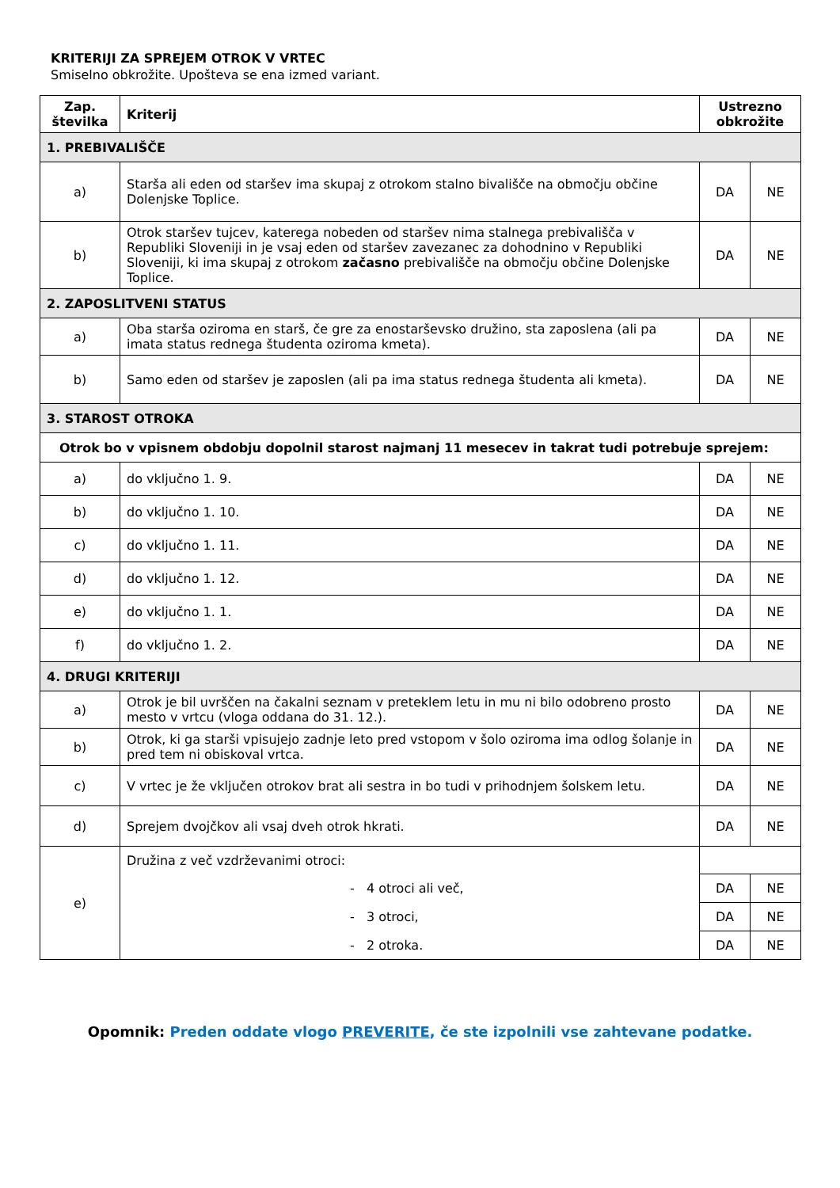KRITERIJI ZA SPREJEM OTROK V VRTEC
Smiselno obkrožite. Upošteva se ena izmed variant.
| Zap. številka | Kriterij | Ustrezno obkrožite | |
| --- | --- | --- | --- |
| 1. PREBIVALIŠČE | | | |
| a) | Starša ali eden od staršev ima skupaj z otrokom stalno bivališče na območju občine Dolenjske Toplice. | DA | NE |
| b) | Otrok staršev tujcev, katerega nobeden od staršev nima stalnega prebivališča v Republiki Sloveniji in je vsaj eden od staršev zavezanec za dohodnino v Republiki Sloveniji, ki ima skupaj z otrokom začasno prebivališče na območju občine Dolenjske Toplice. | DA | NE |
| 2. ZAPOSLITVENI STATUS | | | |
| a) | Oba starša oziroma en starš, če gre za enostarševsko družino, sta zaposlena (ali pa imata status rednega študenta oziroma kmeta). | DA | NE |
| b) | Samo eden od staršev je zaposlen (ali pa ima status rednega študenta ali kmeta). | DA | NE |
| 3. STAROST OTROKA | | | |
| Otrok bo v vpisnem obdobju dopolnil starost najmanj 11 mesecev in takrat tudi potrebuje sprejem: | | | |
| a) | do vključno 1. 9. | DA | NE |
| b) | do vključno 1. 10. | DA | NE |
| c) | do vključno 1. 11. | DA | NE |
| d) | do vključno 1. 12. | DA | NE |
| e) | do vključno 1. 1. | DA | NE |
| f) | do vključno 1. 2. | DA | NE |
| 4. DRUGI KRITERIJI | | | |
| a) | Otrok je bil uvrščen na čakalni seznam v preteklem letu in mu ni bilo odobreno prosto mesto v vrtcu (vloga oddana do 31. 12.). | DA | NE |
| b) | Otrok, ki ga starši vpisujejo zadnje leto pred vstopom v šolo oziroma ima odlog šolanje in pred tem ni obiskoval vrtca. | DA | NE |
| c) | V vrtec je že vključen otrokov brat ali sestra in bo tudi v prihodnjem šolskem letu. | DA | NE |
| d) | Sprejem dvojčkov ali vsaj dveh otrok hkrati. | DA | NE |
| e) | Družina z več vzdrževanimi otroci: | | |
| | - 4 otroci ali več, | DA | NE |
| | - 3 otroci, | DA | NE |
| | - 2 otroka. | DA | NE |
Opomnik: Preden oddate vlogo PREVERITE, če ste izpolnili vse zahtevane podatke.